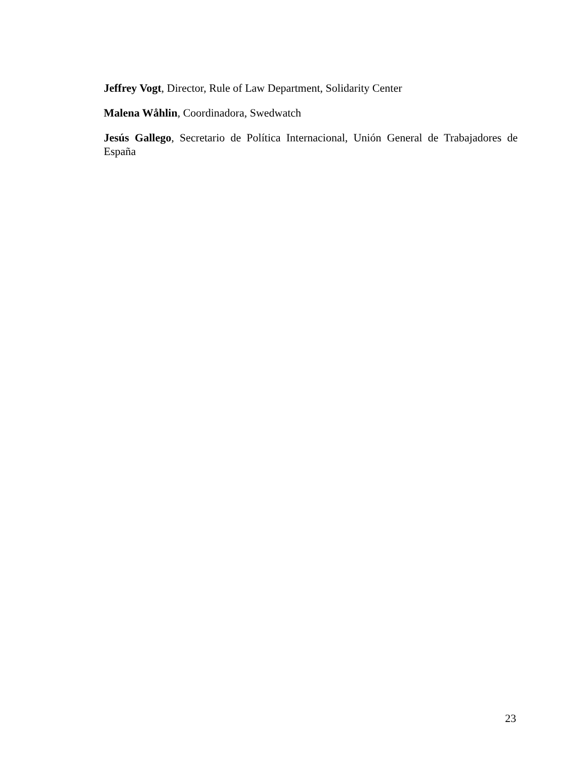Jeffrey Vogt, Director, Rule of Law Department, Solidarity Center
Malena Wåhlin, Coordinadora, Swedwatch
Jesús Gallego, Secretario de Política Internacional, Unión General de Trabajadores de España
23